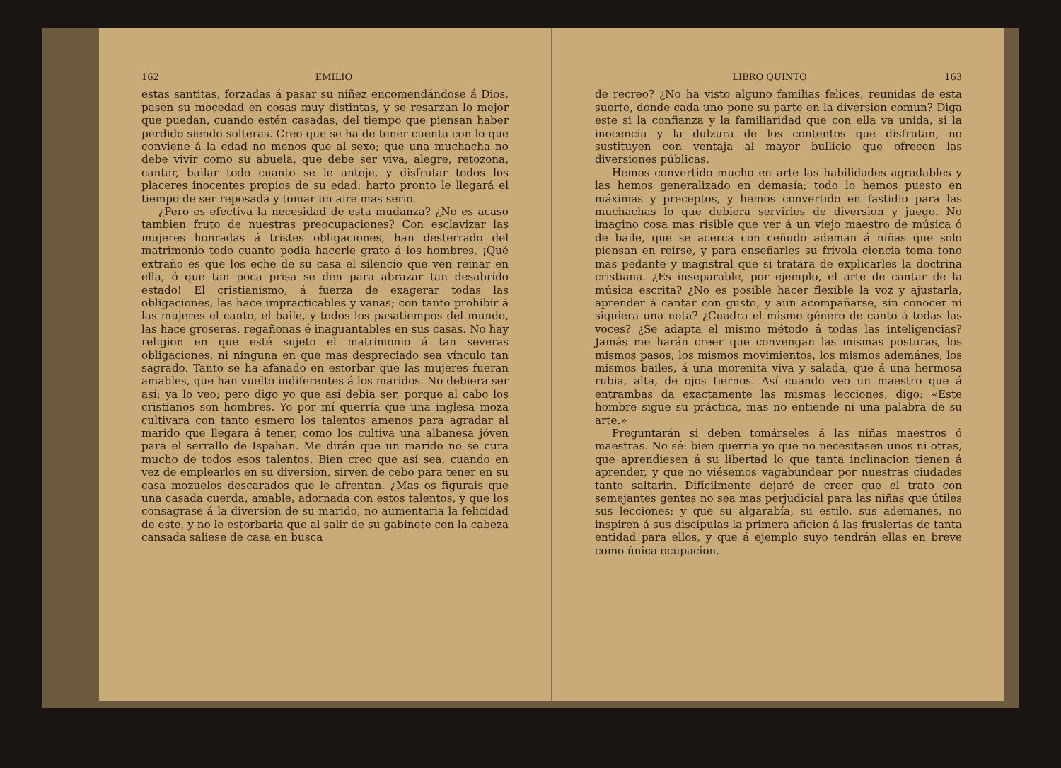162 EMILIO
estas santitas, forzadas á pasar su niñez encomendándose á Dios, pasen su mocedad en cosas muy distintas, y se resarzan lo mejor que puedan, cuando estén casadas, del tiempo que piensan haber perdido siendo solteras. Creo que se ha de tener cuenta con lo que conviene á la edad no menos que al sexo; que una muchacha no debe vivir como su abuela, que debe ser viva, alegre, retozona, cantar, bailar todo cuanto se le antoje, y disfrutar todos los placeres inocentes propios de su edad: harto pronto le llegará el tiempo de ser reposada y tomar un aire mas serio.
¿Pero es efectiva la necesidad de esta mudanza? ¿No es acaso tambien fruto de nuestras preocupaciones? Con esclavizar las mujeres honradas á tristes obligaciones, han desterrado del matrimonio todo cuanto podia hacerle grato á los hombres. ¡Qué extraño es que los eche de su casa el silencio que ven reinar en ella, ó que tan poca prisa se den para abrazar tan desabrido estado! El cristianismo, á fuerza de exagerar todas las obligaciones, las hace impracticables y vanas; con tanto prohibir á las mujeres el canto, el baile, y todos los pasatiempos del mundo, las hace groseras, regañonas é inaguantables en sus casas. No hay religion en que esté sujeto el matrimonio á tan severas obligaciones, ni ninguna en que mas despreciado sea vínculo tan sagrado. Tanto se ha afanado en estorbar que las mujeres fueran amables, que han vuelto indiferentes á los maridos. No debiera ser así; ya lo veo; pero digo yo que así debia ser, porque al cabo los cristianos son hombres. Yo por mí querría que una inglesa moza cultivara con tanto esmero los talentos amenos para agradar al marido que llegara á tener, como los cultiva una albanesa jóven para el serrallo de Ispahan. Me dirán que un marido no se cura mucho de todos esos talentos. Bien creo que así sea, cuando en vez de emplearlos en su diversion, sirven de cebo para tener en su casa mozuelos descarados que le afrentan. ¿Mas os figurais que una casada cuerda, amable, adornada con estos talentos, y que los consagrase á la diversion de su marido, no aumentaria la felicidad de este, y no le estorbaria que al salir de su gabinete con la cabeza cansada saliese de casa en busca
LIBRO QUINTO 163
de recreo? ¿No ha visto alguno familias felices, reunidas de esta suerte, donde cada uno pone su parte en la diversion comun? Diga este si la confianza y la familiaridad que con ella va unida, si la inocencia y la dulzura de los contentos que disfrutan, no sustituyen con ventaja al mayor bullicio que ofrecen las diversiones públicas.
Hemos convertido mucho en arte las habilidades agradables y las hemos generalizado en demasía; todo lo hemos puesto en máximas y preceptos, y hemos convertido en fastidio para las muchachas lo que debiera servirles de diversion y juego. No imagino cosa mas risible que ver á un viejo maestro de música ó de baile, que se acerca con ceñudo ademan á niñas que solo piensan en reirse, y para enseñarles su frívola ciencia toma tono mas pedante y magistral que si tratara de explicarles la doctrina cristiana. ¿Es inseparable, por ejemplo, el arte de cantar de la música escrita? ¿No es posible hacer flexible la voz y ajustarla, aprender á cantar con gusto, y aun acompañarse, sin conocer ni siquiera una nota? ¿Cuadra el mismo género de canto á todas las voces? ¿Se adapta el mismo método á todas las inteligencias? Jamás me harán creer que convengan las mismas posturas, los mismos pasos, los mismos movimientos, los mismos ademánes, los mismos bailes, á una morenita viva y salada, que á una hermosa rubia, alta, de ojos tiernos. Así cuando veo un maestro que á entrambas da exactamente las mismas lecciones, digo: «Este hombre sigue su práctica, mas no entiende ni una palabra de su arte.»
Preguntarán si deben tomárseles á las niñas maestros ó maestras. No sé: bien querria yo que no necesitasen unos ni otras, que aprendiesen á su libertad lo que tanta inclinacion tienen á aprender, y que no viésemos vagabundear por nuestras ciudades tanto saltarin. Difícilmente dejaré de creer que el trato con semejantes gentes no sea mas perjudicial para las niñas que útiles sus lecciones; y que su algarabía, su estilo, sus ademanes, no inspiren á sus discípulas la primera aficion á las fruslerías de tanta entidad para ellos, y que á ejemplo suyo tendrán ellas en breve como única ocupacion.